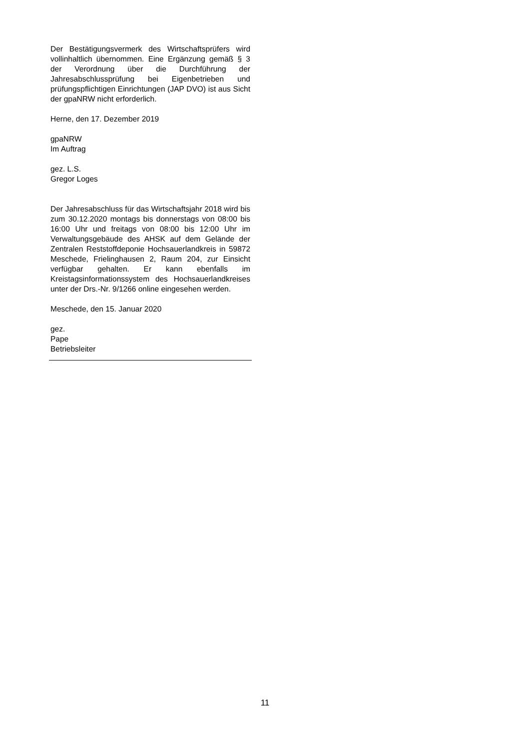Der Bestätigungsvermerk des Wirtschaftsprüfers wird vollinhaltlich übernommen. Eine Ergänzung gemäß § 3 der Verordnung über die Durchführung der Jahresabschlussprüfung bei Eigenbetrieben und prüfungspflichtigen Einrichtungen (JAP DVO) ist aus Sicht der gpaNRW nicht erforderlich.
Herne, den 17. Dezember 2019
gpaNRW
Im Auftrag
gez. L.S.
Gregor Loges
Der Jahresabschluss für das Wirtschaftsjahr 2018 wird bis zum 30.12.2020 montags bis donnerstags von 08:00 bis 16:00 Uhr und freitags von 08:00 bis 12:00 Uhr im Verwaltungsgebäude des AHSK auf dem Gelände der Zentralen Reststoffdeponie Hochsauerlandkreis in 59872 Meschede, Frielinghausen 2, Raum 204, zur Einsicht verfügbar gehalten. Er kann ebenfalls im Kreistagsinformationssystem des Hochsauerlandkreises unter der Drs.-Nr. 9/1266 online eingesehen werden.
Meschede, den 15. Januar 2020
gez.
Pape
Betriebsleiter
11